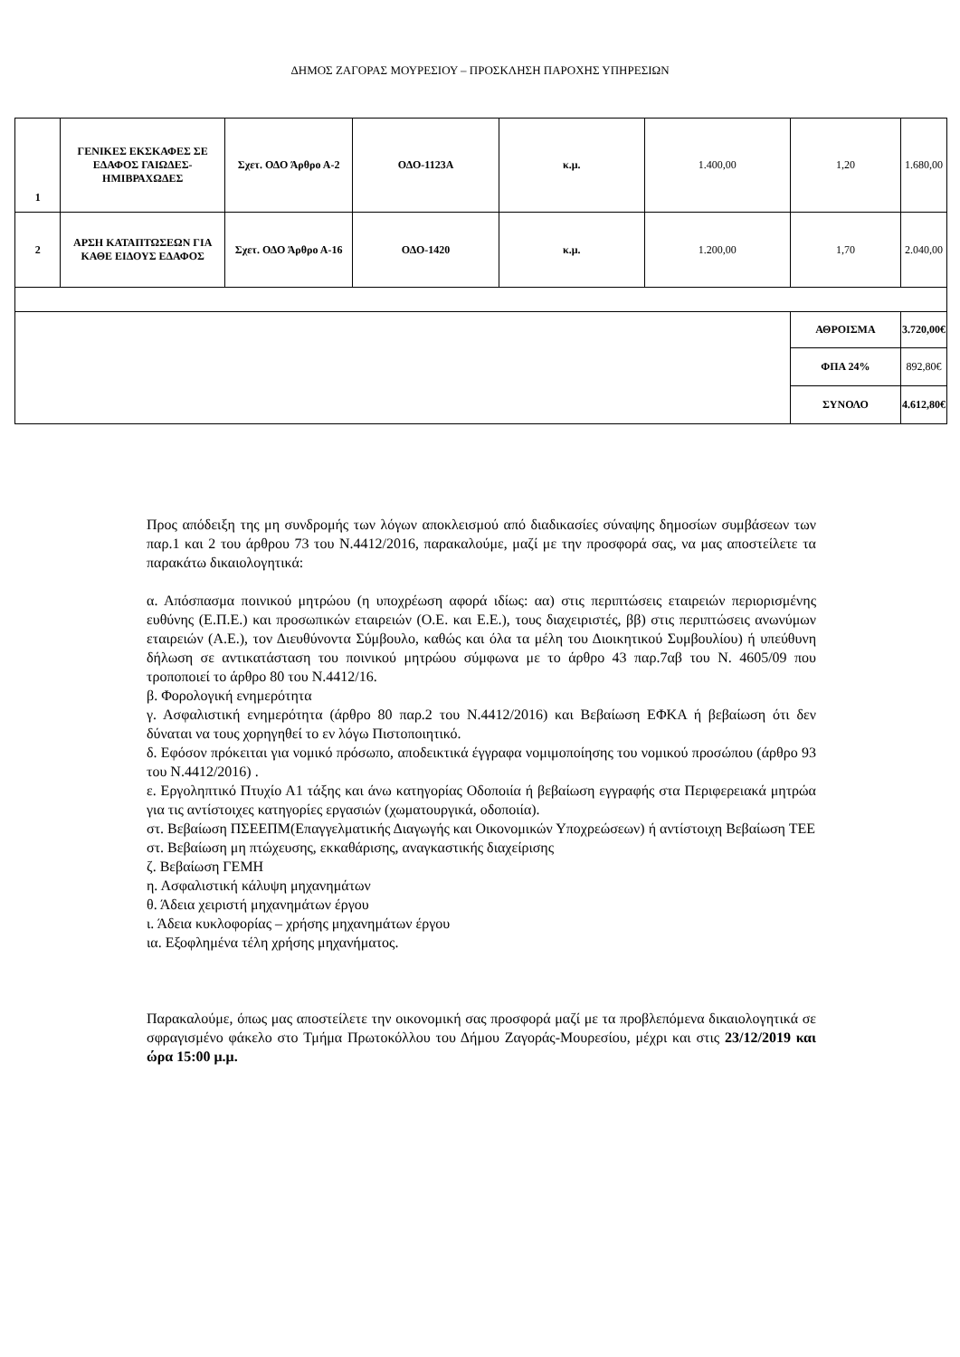ΔΗΜΟΣ ΖΑΓΟΡΑΣ ΜΟΥΡΕΣΙΟΥ – ΠΡΟΣΚΛΗΣΗ ΠΑΡΟΧΗΣ ΥΠΗΡΕΣΙΩΝ
| 1 | ΓΕΝΙΚΕΣ ΕΚΣΚΑΦΕΣ ΣΕ ΕΔΑΦΟΣ ΓΑΙΩΔΕΣ-ΗΜΙΒΡΑΧΩΔΕΣ | Σχετ. ΟΔΟ Άρθρο Α-2 | ΟΔΟ-1123Α | κ.μ. | 1.400,00 | 1,20 | 1.680,00 |
| 2 | ΑΡΣΗ ΚΑΤΑΠΤΩΣΕΩΝ ΓΙΑ ΚΑΘΕ ΕΙΔΟΥΣ ΕΔΑΦΟΣ | Σχετ. ΟΔΟ Άρθρο Α-16 | ΟΔΟ-1420 | κ.μ. | 1.200,00 | 1,70 | 2.040,00 |
| | | | | | | ΑΘΡΟΙΣΜΑ | 3.720,00€ |
| | | | | | | ΦΠΑ 24% | 892,80€ |
| | | | | | | ΣΥΝΟΛΟ | 4.612,80€ |
Προς απόδειξη της μη συνδρομής των λόγων αποκλεισμού από διαδικασίες σύναψης δημοσίων συμβάσεων των παρ.1 και 2 του άρθρου 73 του Ν.4412/2016, παρακαλούμε, μαζί με την προσφορά σας, να μας αποστείλετε τα παρακάτω δικαιολογητικά:
α. Απόσπασμα ποινικού μητρώου (η υποχρέωση αφορά ιδίως: αα) στις περιπτώσεις εταιρειών περιορισμένης ευθύνης (Ε.Π.Ε.) και προσωπικών εταιρειών (Ο.Ε. και Ε.Ε.), τους διαχειριστές, ββ) στις περιπτώσεις ανωνύμων εταιρειών (Α.Ε.), τον Διευθύνοντα Σύμβουλο, καθώς και όλα τα μέλη του Διοικητικού Συμβουλίου) ή υπεύθυνη δήλωση σε αντικατάσταση του ποινικού μητρώου σύμφωνα με το άρθρο 43 παρ.7αβ του Ν. 4605/09 που τροποποιεί το άρθρο 80 του Ν.4412/16.
β. Φορολογική ενημερότητα
γ. Ασφαλιστική ενημερότητα (άρθρο 80 παρ.2 του Ν.4412/2016) και Βεβαίωση ΕΦΚΑ ή βεβαίωση ότι δεν δύναται να τους χορηγηθεί το εν λόγω Πιστοποιητικό.
δ. Εφόσον πρόκειται για νομικό πρόσωπο, αποδεικτικά έγγραφα νομιμοποίησης του νομικού προσώπου (άρθρο 93 του Ν.4412/2016) .
ε. Εργοληπτικό Πτυχίο Α1 τάξης και άνω κατηγορίας Οδοποιία ή βεβαίωση εγγραφής στα Περιφερειακά μητρώα για τις αντίστοιχες κατηγορίες εργασιών (χωματουργικά, οδοποιία).
στ. Βεβαίωση ΠΣΕΕΠΜ(Επαγγελματικής Διαγωγής και Οικονομικών Υποχρεώσεων) ή αντίστοιχη Βεβαίωση ΤΕΕ
στ. Βεβαίωση μη πτώχευσης, εκκαθάρισης, αναγκαστικής διαχείρισης
ζ. Βεβαίωση ΓΕΜΗ
η. Ασφαλιστική κάλυψη μηχανημάτων
θ. Άδεια χειριστή μηχανημάτων έργου
ι. Άδεια κυκλοφορίας – χρήσης μηχανημάτων έργου
ια. Εξοφλημένα τέλη χρήσης μηχανήματος.
Παρακαλούμε, όπως μας αποστείλετε την οικονομική σας προσφορά μαζί με τα προβλεπόμενα δικαιολογητικά σε σφραγισμένο φάκελο στο Τμήμα Πρωτοκόλλου του Δήμου Ζαγοράς-Μουρεσίου, μέχρι και στις 23/12/2019 και ώρα 15:00 μ.μ.